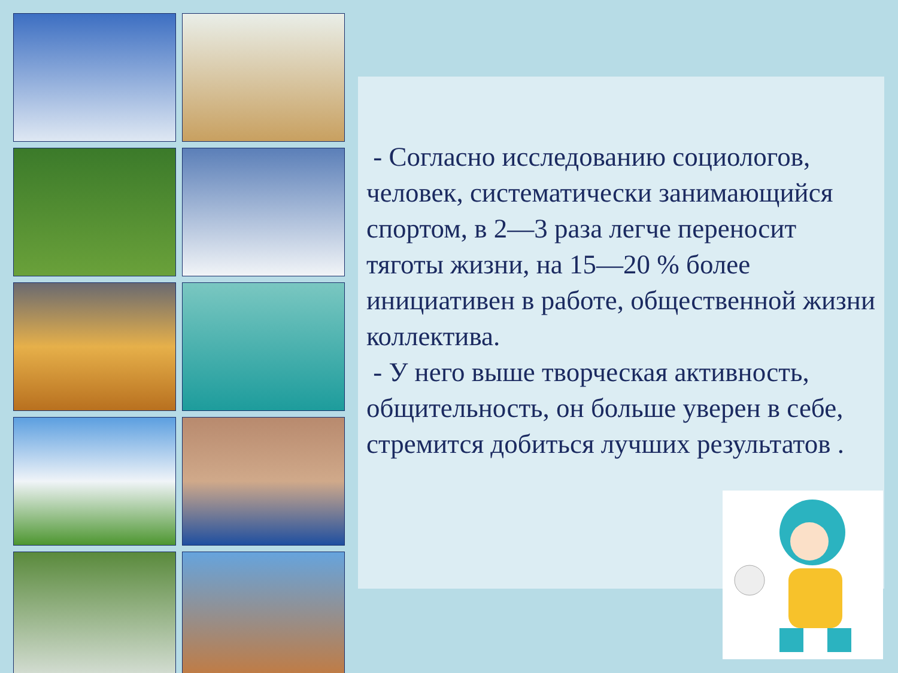- Согласно исследованию социологов, человек, систематически занимающийся спортом, в 2—3 раза легче переносит тяготы жизни, на 15—20 % более инициативен в работе, общественной жизни коллектива.
- У него выше творческая активность, общительность, он больше уверен в себе, стремится добиться лучших результатов .